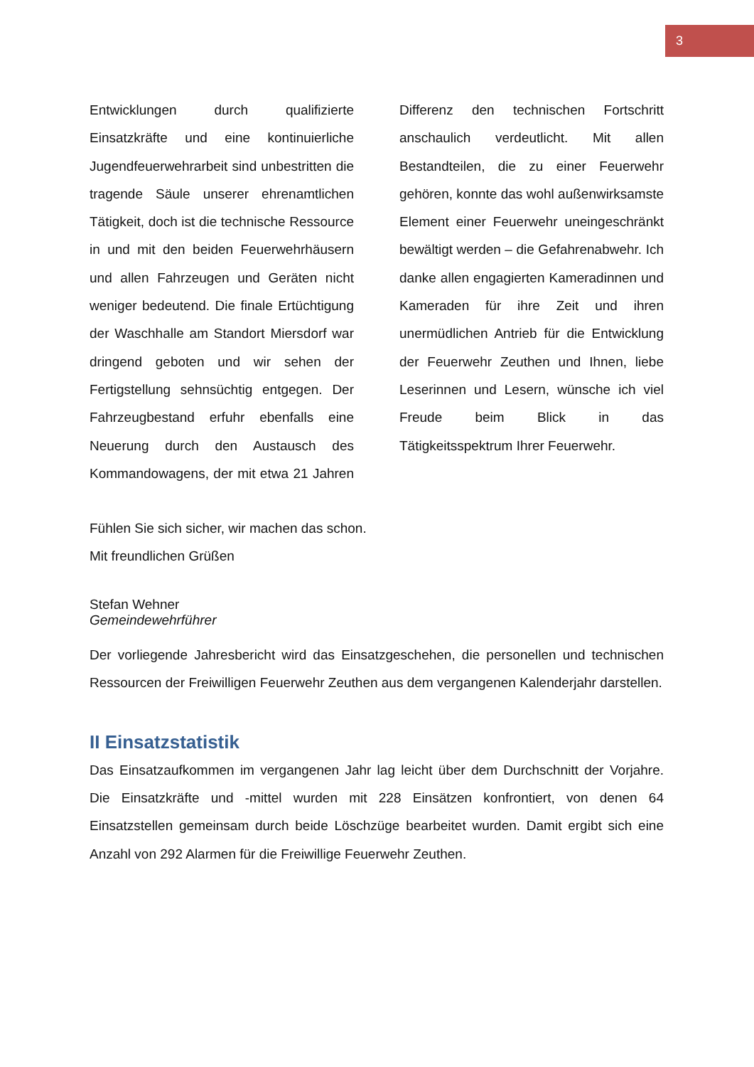3
Entwicklungen durch qualifizierte Einsatzkräfte und eine kontinuierliche Jugendfeuerwehrarbeit sind unbestritten die tragende Säule unserer ehrenamtlichen Tätigkeit, doch ist die technische Ressource in und mit den beiden Feuerwehrhäusern und allen Fahrzeugen und Geräten nicht weniger bedeutend. Die finale Ertüchtigung der Waschhalle am Standort Miersdorf war dringend geboten und wir sehen der Fertigstellung sehnsüchtig entgegen. Der Fahrzeugbestand erfuhr ebenfalls eine Neuerung durch den Austausch des Kommandowagens, der mit etwa 21 Jahren Differenz den technischen Fortschritt anschaulich verdeutlicht. Mit allen Bestandteilen, die zu einer Feuerwehr gehören, konnte das wohl außenwirksamste Element einer Feuerwehr uneingeschränkt bewältigt werden – die Gefahrenabwehr. Ich danke allen engagierten Kameradinnen und Kameraden für ihre Zeit und ihren unermüdlichen Antrieb für die Entwicklung der Feuerwehr Zeuthen und Ihnen, liebe Leserinnen und Lesern, wünsche ich viel Freude beim Blick in das Tätigkeitsspektrum Ihrer Feuerwehr.
Fühlen Sie sich sicher, wir machen das schon.
Mit freundlichen Grüßen
Stefan Wehner
Gemeindewehrführer
Der vorliegende Jahresbericht wird das Einsatzgeschehen, die personellen und technischen Ressourcen der Freiwilligen Feuerwehr Zeuthen aus dem vergangenen Kalenderjahr darstellen.
II Einsatzstatistik
Das Einsatzaufkommen im vergangenen Jahr lag leicht über dem Durchschnitt der Vorjahre. Die Einsatzkräfte und -mittel wurden mit 228 Einsätzen konfrontiert, von denen 64 Einsatzstellen gemeinsam durch beide Löschzüge bearbeitet wurden. Damit ergibt sich eine Anzahl von 292 Alarmen für die Freiwillige Feuerwehr Zeuthen.